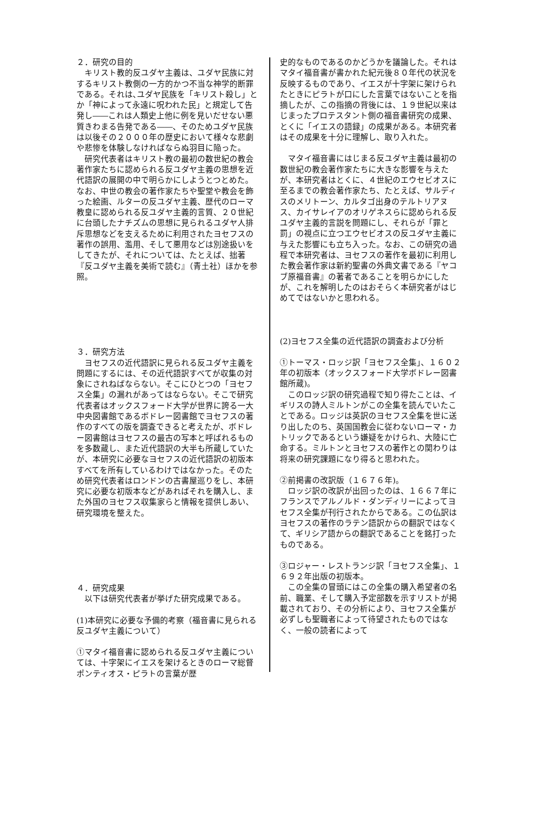２．研究の目的
　キリスト教的反ユダヤ主義は、ユダヤ民族に対するキリスト教側の一方的かつ不当な神学的断罪である。それは､ユダヤ民族を「キリスト殺し」とか「神によって永遠に呪われた民」と規定して告発し――これは人類史上他に例を見いだせない悪質きわまる告発である――、そのためユダヤ民族は以後その２０００年の歴史において様々な悲劇や悲惨を体験しなければならぬ羽目に陥った。
　研究代表者はキリスト教の最初の数世紀の教会著作家たちに認められる反ユダヤ主義の思想を近代語訳の展開の中で明らかにしようとつとめた。なお、中世の教会の著作家たちや聖堂や教会を飾った絵画、ルターの反ユダヤ主義、歴代のローマ教皇に認められる反ユダヤ主義的言質、２０世紀に台頭したナチズムの思想に見られるユダヤ人排斥思想などを支えるために利用されたヨセフスの著作の誤用、濫用、そして悪用などは別途扱いをしてきたが、それについては、たとえば、拙著『反ユダヤ主義を美術で読む』（青土社）ほかを参照。
３．研究方法
　ヨセフスの近代語訳に見られる反ユダヤ主義を問題にするには、その近代語訳すべてが収集の対象にされねばならない。そこにひとつの「ヨセフス全集」の漏れがあってはならない。そこで研究代表者はオックスフォード大学が世界に誇る一大中央図書館であるボドレー図書館でヨセフスの著作のすべての版を調査できると考えたが、ボドレー図書館はヨセフスの最古の写本と呼ばれるものを多数蔵し、また近代語訳の大半も所蔵していたが、本研究に必要なヨセフスの近代語訳の初版本すべてを所有しているわけではなかった。そのため研究代表者はロンドンの古書屋巡りをし、本研究に必要な初版本などがあればそれを購入し、また外国のヨセフス収集家らと情報を提供しあい、研究環境を整えた。
４．研究成果
　以下は研究代表者が挙げた研究成果である。
(1)本研究に必要な予備的考察（福音書に見られる反ユダヤ主義について）
①マタイ福音書に認められる反ユダヤ主義については、十字架にイエスを架けるときのローマ総督ポンティオス・ピラトの言葉が歴
史的なものであるのかどうかを議論した。それはマタイ福音書が書かれた紀元後８０年代の状況を反映するものであり、イエスが十字架に架けられたときにピラトが口にした言葉ではないことを指摘したが、この指摘の背後には、１９世紀以来はじまったプロテスタント側の福音書研究の成果、とくに「イエスの語録」の成果がある。本研究者はその成果を十分に理解し、取り入れた。
　マタイ福音書にはじまる反ユダヤ主義は最初の数世紀の教会著作家たちに大きな影響を与えたが、本研究者はとくに、４世紀のエウセビオスに至るまでの教会著作家たち、たとえば、サルディスのメリトーン、カルタゴ出身のテルトリアヌス、カイサレイアのオリゲネスらに認められる反ユダヤ主義的言説を問題にし、それらが「罪と罰」の視点に立つエウセビオスの反ユダヤ主義に与えた影響にも立ち入った。なお、この研究の過程で本研究者は、ヨセフスの著作を最初に利用した教会著作家は新約聖書の外典文書である『ヤコブ原福音書』の著者であることを明らかにしたが、これを解明したのはおそらく本研究者がはじめてではないかと思われる。
(2)ヨセフス全集の近代語訳の調査および分析
①トーマス・ロッジ訳「ヨセフス全集」、１６０２年の初版本（オックスフォード大学ボドレー図書館所蔵)。
　このロッジ訳の研究過程で知り得たことは、イギリスの詩人ミルトンがこの全集を読んでいたことである。ロッジは英訳のヨセフス全集を世に送り出したのち、英国国教会に従わないローマ・カトリックであるという嫌疑をかけられ、大陸に亡命する。ミルトンとヨセフスの著作との関わりは将来の研究課題になり得ると思われた。
②前掲書の改訳版（１６７６年)。
　ロッジ訳の改訳が出回ったのは、１６６７年にフランスでアルノルド・ダンディリーによってヨセフス全集が刊行されたからである。この仏訳はヨセフスの著作のラテン語訳からの翻訳ではなくて、ギリシア語からの翻訳であることを銘打ったものである。
③ロジャー・レストランジ訳「ヨセフス全集」、１６９２年出版の初版本。
　この全集の冒頭にはこの全集の購入希望者の名前、職業、そして購入予定部数を示すリストが掲載されており、その分析により、ヨセフス全集が必ずしも聖職者によって待望されたものではなく、一般の読者によって